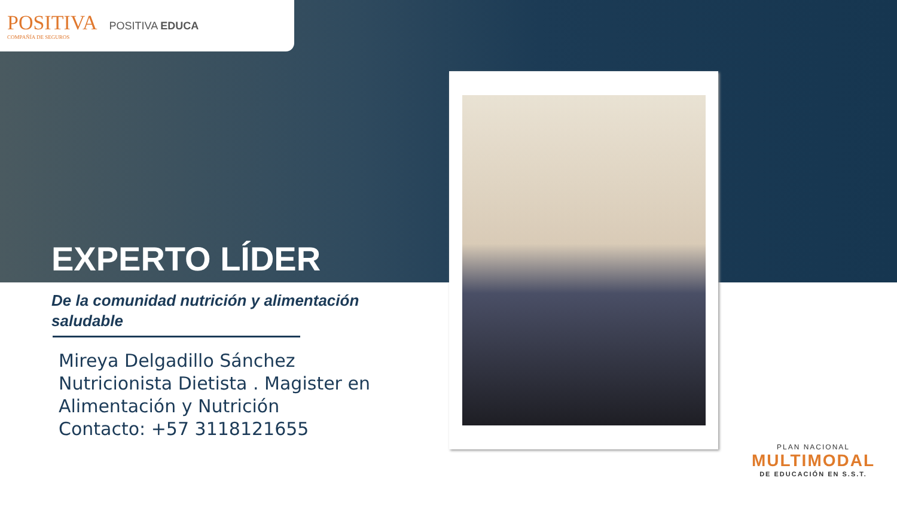POSITIVA
COMPAÑÍA DE SEGUROS
POSITIVA EDUCA
EXPERTO LÍDER
De la comunidad nutrición y alimentación saludable
Mireya Delgadillo Sánchez
Nutricionista Dietista . Magister en Alimentación y Nutrición
Contacto: +57 3118121655
PLAN NACIONAL
MULTIMODAL
DE EDUCACIÓN EN S.S.T.